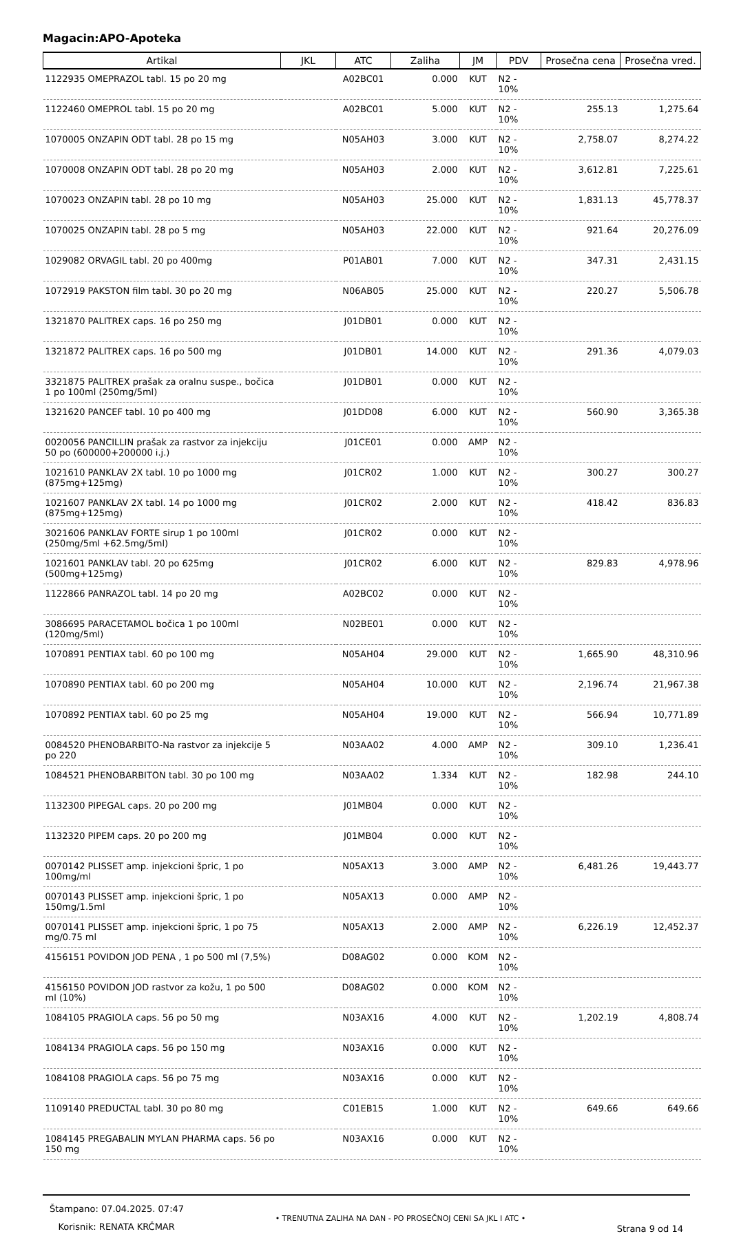Magacin:APO-Apoteka
| Artikal | JKL | ATC | Zaliha | JM | PDV | Prosečna cena | Prosečna vred. |
| --- | --- | --- | --- | --- | --- | --- | --- |
| 1122935 OMEPRAZOL tabl. 15 po 20 mg | | A02BC01 | 0.000 | KUT | N2 - 10% | | |
| 1122460 OMEPROL tabl. 15 po 20 mg | | A02BC01 | 5.000 | KUT | N2 - 10% | 255.13 | 1,275.64 |
| 1070005 ONZAPIN ODT tabl. 28 po 15 mg | | N05AH03 | 3.000 | KUT | N2 - 10% | 2,758.07 | 8,274.22 |
| 1070008 ONZAPIN ODT tabl. 28 po 20 mg | | N05AH03 | 2.000 | KUT | N2 - 10% | 3,612.81 | 7,225.61 |
| 1070023 ONZAPIN tabl. 28 po 10 mg | | N05AH03 | 25.000 | KUT | N2 - 10% | 1,831.13 | 45,778.37 |
| 1070025 ONZAPIN tabl. 28 po 5 mg | | N05AH03 | 22.000 | KUT | N2 - 10% | 921.64 | 20,276.09 |
| 1029082 ORVAGIL tabl. 20 po 400mg | | P01AB01 | 7.000 | KUT | N2 - 10% | 347.31 | 2,431.15 |
| 1072919 PAKSTON film tabl. 30 po 20 mg | | N06AB05 | 25.000 | KUT | N2 - 10% | 220.27 | 5,506.78 |
| 1321870 PALITREX caps. 16 po 250 mg | | J01DB01 | 0.000 | KUT | N2 - 10% | | |
| 1321872 PALITREX caps. 16 po 500 mg | | J01DB01 | 14.000 | KUT | N2 - 10% | 291.36 | 4,079.03 |
| 3321875 PALITREX prašak za oralnu suspe., bočica 1 po 100ml (250mg/5ml) | | J01DB01 | 0.000 | KUT | N2 - 10% | | |
| 1321620 PANCEF tabl. 10 po 400 mg | | J01DD08 | 6.000 | KUT | N2 - 10% | 560.90 | 3,365.38 |
| 0020056 PANCILLIN prašak za rastvor za injekciju 50 po (600000+200000 i.j.) | | J01CE01 | 0.000 | AMP | N2 - 10% | | |
| 1021610 PANKLAV 2X tabl. 10 po 1000 mg (875mg+125mg) | | J01CR02 | 1.000 | KUT | N2 - 10% | 300.27 | 300.27 |
| 1021607 PANKLAV 2X tabl. 14 po 1000 mg (875mg+125mg) | | J01CR02 | 2.000 | KUT | N2 - 10% | 418.42 | 836.83 |
| 3021606 PANKLAV FORTE sirup 1 po 100ml (250mg/5ml +62.5mg/5ml) | | J01CR02 | 0.000 | KUT | N2 - 10% | | |
| 1021601 PANKLAV tabl. 20 po 625mg (500mg+125mg) | | J01CR02 | 6.000 | KUT | N2 - 10% | 829.83 | 4,978.96 |
| 1122866 PANRAZOL tabl. 14 po 20 mg | | A02BC02 | 0.000 | KUT | N2 - 10% | | |
| 3086695 PARACETAMOL bočica 1 po 100ml (120mg/5ml) | | N02BE01 | 0.000 | KUT | N2 - 10% | | |
| 1070891 PENTIAX tabl. 60 po 100 mg | | N05AH04 | 29.000 | KUT | N2 - 10% | 1,665.90 | 48,310.96 |
| 1070890 PENTIAX tabl. 60 po 200 mg | | N05AH04 | 10.000 | KUT | N2 - 10% | 2,196.74 | 21,967.38 |
| 1070892 PENTIAX tabl. 60 po 25 mg | | N05AH04 | 19.000 | KUT | N2 - 10% | 566.94 | 10,771.89 |
| 0084520 PHENOBARBITO-Na rastvor za injekcije 5 po 220 | | N03AA02 | 4.000 | AMP | N2 - 10% | 309.10 | 1,236.41 |
| 1084521 PHENOBARBITON tabl. 30 po 100 mg | | N03AA02 | 1.334 | KUT | N2 - 10% | 182.98 | 244.10 |
| 1132300 PIPEGAL caps. 20 po 200 mg | | J01MB04 | 0.000 | KUT | N2 - 10% | | |
| 1132320 PIPEM caps. 20 po 200 mg | | J01MB04 | 0.000 | KUT | N2 - 10% | | |
| 0070142 PLISSET amp. injekcioni špric, 1 po 100mg/ml | | N05AX13 | 3.000 | AMP | N2 - 10% | 6,481.26 | 19,443.77 |
| 0070143 PLISSET amp. injekcioni špric, 1 po 150mg/1.5ml | | N05AX13 | 0.000 | AMP | N2 - 10% | | |
| 0070141 PLISSET amp. injekcioni špric, 1 po 75 mg/0.75 ml | | N05AX13 | 2.000 | AMP | N2 - 10% | 6,226.19 | 12,452.37 |
| 4156151 POVIDON JOD PENA , 1 po 500 ml (7,5%) | | D08AG02 | 0.000 | KOM | N2 - 10% | | |
| 4156150 POVIDON JOD rastvor za kožu, 1 po 500 ml (10%) | | D08AG02 | 0.000 | KOM | N2 - 10% | | |
| 1084105 PRAGIOLA caps. 56 po 50 mg | | N03AX16 | 4.000 | KUT | N2 - 10% | 1,202.19 | 4,808.74 |
| 1084134 PRAGIOLA caps. 56 po 150 mg | | N03AX16 | 0.000 | KUT | N2 - 10% | | |
| 1084108 PRAGIOLA caps. 56 po 75 mg | | N03AX16 | 0.000 | KUT | N2 - 10% | | |
| 1109140 PREDUCTAL tabl. 30 po 80 mg | | C01EB15 | 1.000 | KUT | N2 - 10% | 649.66 | 649.66 |
| 1084145 PREGABALIN MYLAN PHARMA caps. 56 po 150 mg | | N03AX16 | 0.000 | KUT | N2 - 10% | | |
Štampano: 07.04.2025. 07:47
Korisnik: RENATA KRČMAR
• TRENUTNA ZALIHA NA DAN - PO PROSEČNOJ CENI SA JKL I ATC •
Strana 9 od 14